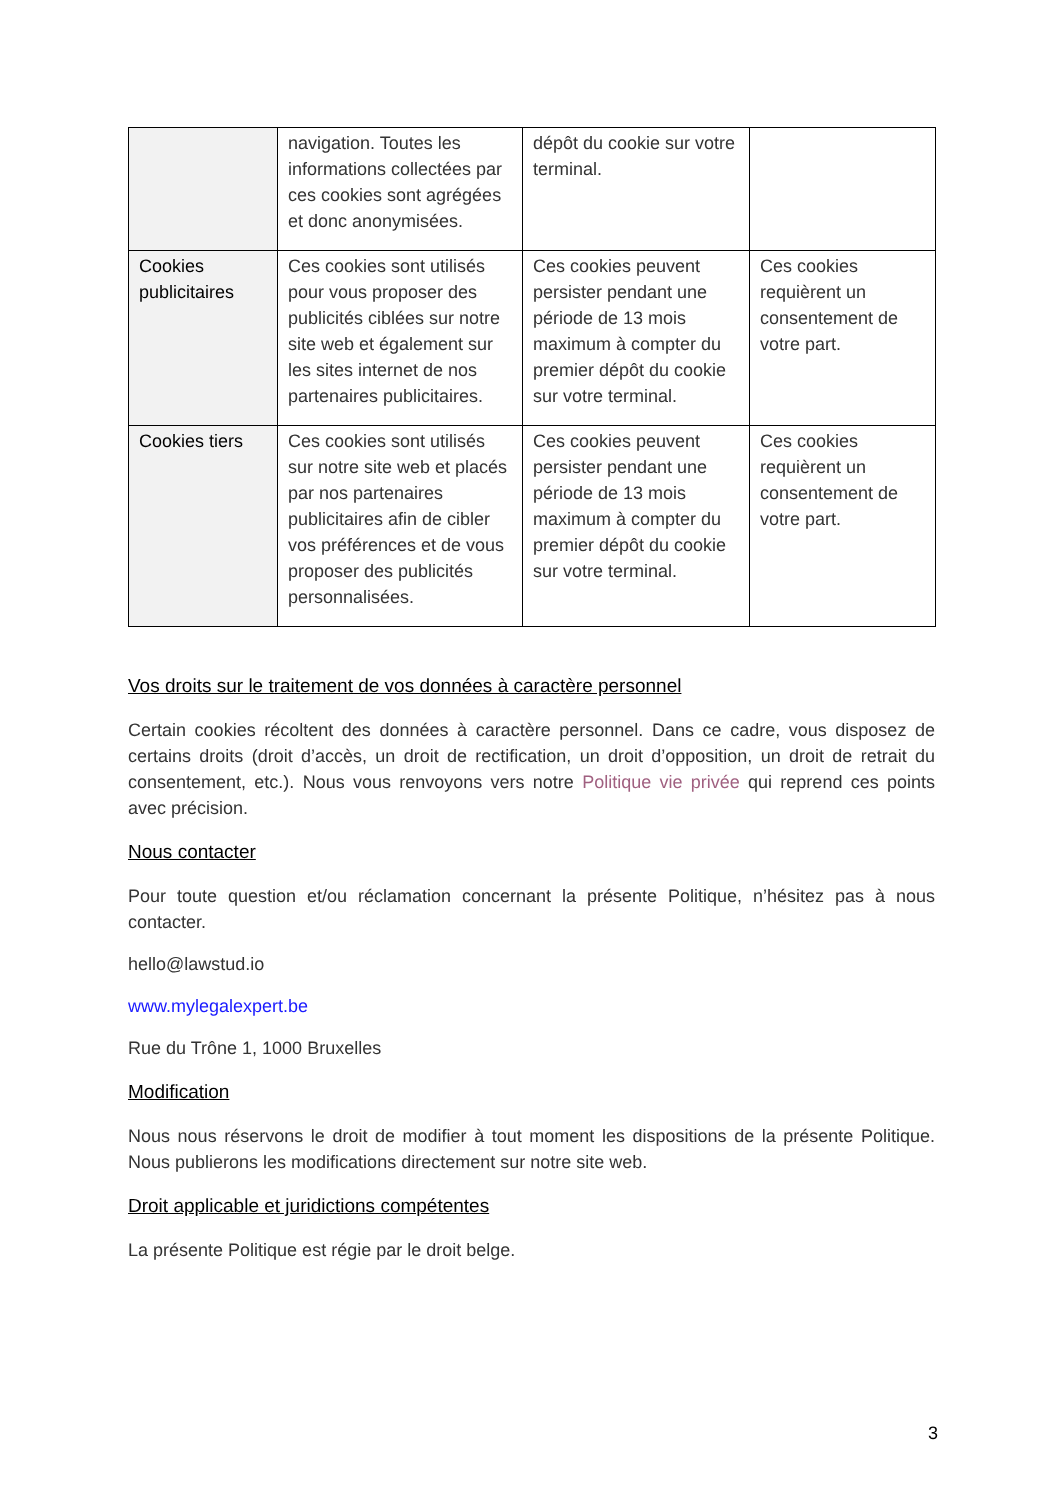| | navigation. Toutes les informations collectées par ces cookies sont agrégées et donc anonymisées. | dépôt du cookie sur votre terminal. | |
| Cookies publicitaires | Ces cookies sont utilisés pour vous proposer des publicités ciblées sur notre site web et également sur les sites internet de nos partenaires publicitaires. | Ces cookies peuvent persister pendant une période de 13 mois maximum à compter du premier dépôt du cookie sur votre terminal. | Ces cookies requièrent un consentement de votre part. |
| Cookies tiers | Ces cookies sont utilisés sur notre site web et placés par nos partenaires publicitaires afin de cibler vos préférences et de vous proposer des publicités personnalisées. | Ces cookies peuvent persister pendant une période de 13 mois maximum à compter du premier dépôt du cookie sur votre terminal. | Ces cookies requièrent un consentement de votre part. |
Vos droits sur le traitement de vos données à caractère personnel
Certain cookies récoltent des données à caractère personnel. Dans ce cadre, vous disposez de certains droits (droit d’accès, un droit de rectification, un droit d’opposition, un droit de retrait du consentement, etc.). Nous vous renvoyons vers notre Politique vie privée qui reprend ces points avec précision.
Nous contacter
Pour toute question et/ou réclamation concernant la présente Politique, n’hésitez pas à nous contacter.
hello@lawstud.io
www.mylegalexpert.be
Rue du Trône 1, 1000 Bruxelles
Modification
Nous nous réservons le droit de modifier à tout moment les dispositions de la présente Politique. Nous publierons les modifications directement sur notre site web.
Droit applicable et juridictions compétentes
La présente Politique est régie par le droit belge.
3